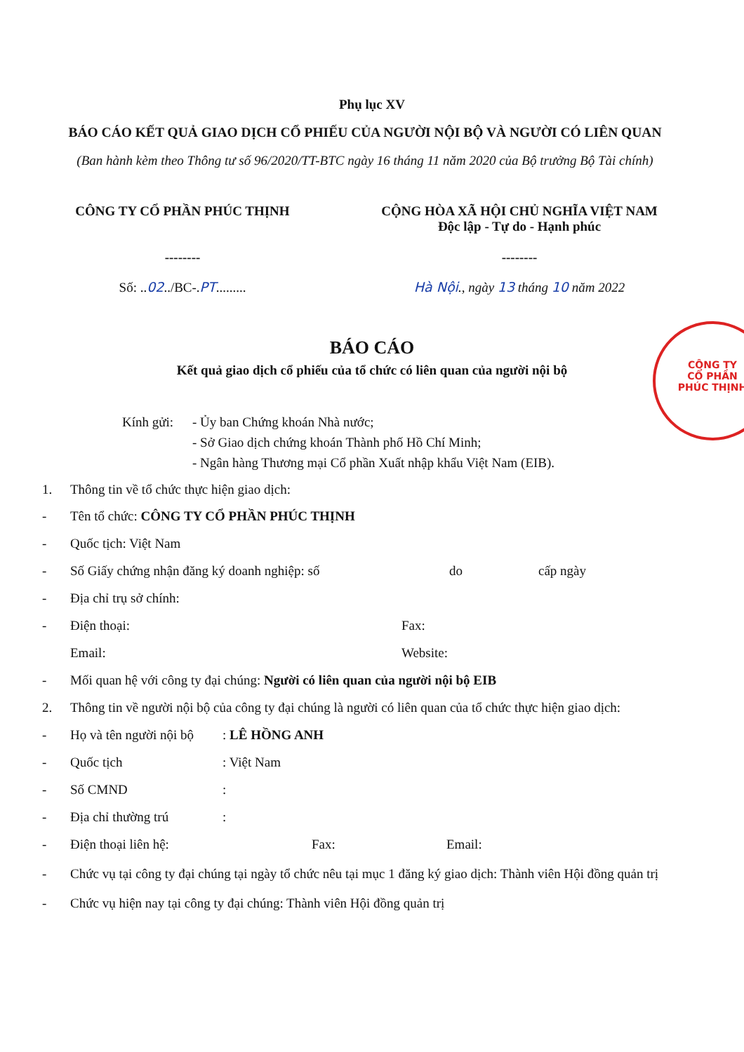Phụ lục XV
BÁO CÁO KẾT QUẢ GIAO DỊCH CỔ PHIẾU CỦA NGƯỜI NỘI BỘ VÀ NGƯỜI CÓ LIÊN QUAN
(Ban hành kèm theo Thông tư số 96/2020/TT-BTC ngày 16 tháng 11 năm 2020 của Bộ trưởng Bộ Tài chính)
CÔNG TY CỔ PHẦN PHÚC THỊNH
--------
CỘNG HÒA XÃ HỘI CHỦ NGHĨA VIỆT NAM
Độc lập - Tự do - Hạnh phúc
--------
Số: ..02../BC-.PT......... Hà Nội., ngày 13 tháng 10 năm 2022
BÁO CÁO
Kết quả giao dịch cổ phiếu của tổ chức có liên quan của người nội bộ
Kính gửi:
- Ủy ban Chứng khoán Nhà nước;
- Sở Giao dịch chứng khoán Thành phố Hồ Chí Minh;
- Ngân hàng Thương mại Cổ phần Xuất nhập khẩu Việt Nam (EIB).
1. Thông tin về tổ chức thực hiện giao dịch:
- Tên tổ chức: CÔNG TY CỔ PHẦN PHÚC THỊNH
- Quốc tịch: Việt Nam
- Số Giấy chứng nhận đăng ký doanh nghiệp: số do cấp ngày
- Địa chỉ trụ sở chính:
- Điện thoại: Fax:
Email: Website:
- Mối quan hệ với công ty đại chúng: Người có liên quan của người nội bộ EIB
2. Thông tin về người nội bộ của công ty đại chúng là người có liên quan của tổ chức thực hiện giao dịch:
- Họ và tên người nội bộ: LÊ HỒNG ANH
- Quốc tịch: Việt Nam
- Số CMND:
- Địa chỉ thường trú:
- Điện thoại liên hệ: Fax: Email:
- Chức vụ tại công ty đại chúng tại ngày tổ chức nêu tại mục 1 đăng ký giao dịch: Thành viên Hội đồng quản trị
- Chức vụ hiện nay tại công ty đại chúng: Thành viên Hội đồng quản trị
CÔNG TY
CỔ PHẦN
PHÚC THỊNH